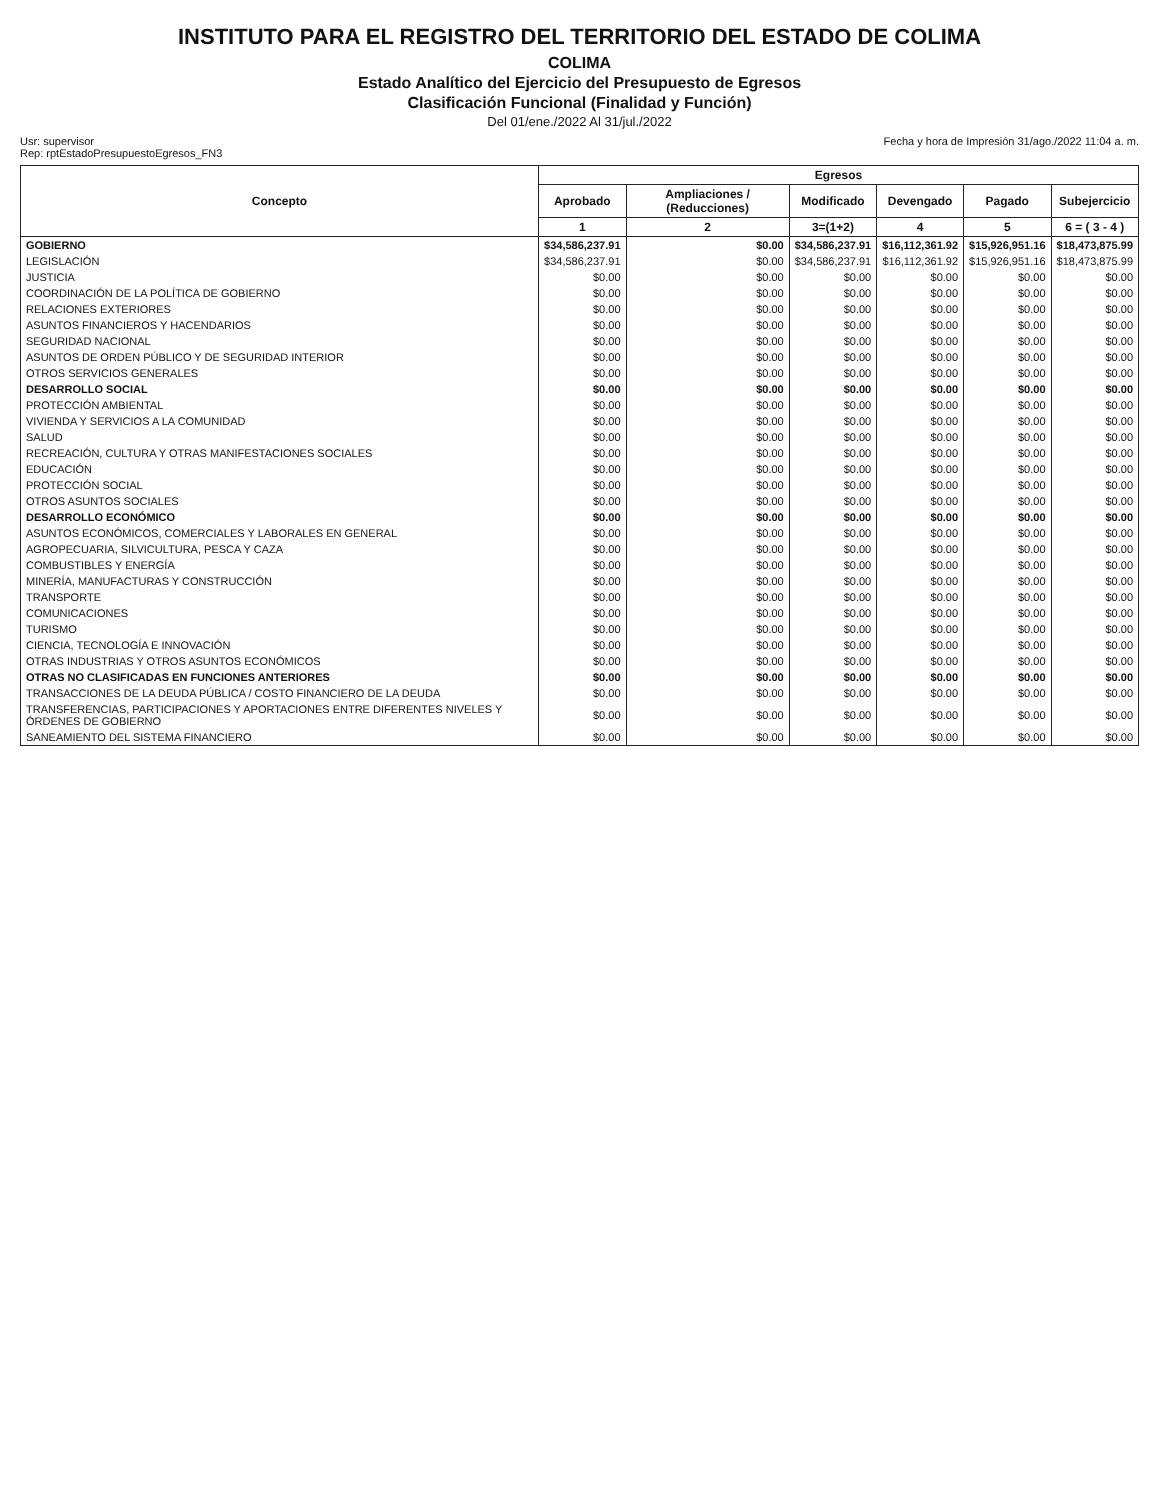INSTITUTO PARA EL REGISTRO DEL TERRITORIO DEL ESTADO DE COLIMA
COLIMA
Estado Analítico del Ejercicio del Presupuesto de Egresos
Clasificación Funcional (Finalidad y Función)
Del 01/ene./2022 Al 31/jul./2022
Usr: supervisor
Rep: rptEstadoPresupuestoEgresos_FN3
Fecha y hora de Impresión 31/ago./2022 11:04 a. m.
| Concepto | Egresos | | | | | |
| --- | --- | --- | --- | --- | --- | --- |
| | Aprobado | Ampliaciones / (Reducciones) | Modificado | Devengado | Pagado | Subejercicio |
| | 1 | 2 | 3=(1+2) | 4 | 5 | 6 = ( 3 - 4 ) |
| GOBIERNO | $34,586,237.91 | $0.00 | $34,586,237.91 | $16,112,361.92 | $15,926,951.16 | $18,473,875.99 |
| LEGISLACIÓN | $34,586,237.91 | $0.00 | $34,586,237.91 | $16,112,361.92 | $15,926,951.16 | $18,473,875.99 |
| JUSTICIA | $0.00 | $0.00 | $0.00 | $0.00 | $0.00 | $0.00 |
| COORDINACIÓN DE LA POLÍTICA DE GOBIERNO | $0.00 | $0.00 | $0.00 | $0.00 | $0.00 | $0.00 |
| RELACIONES EXTERIORES | $0.00 | $0.00 | $0.00 | $0.00 | $0.00 | $0.00 |
| ASUNTOS FINANCIEROS Y HACENDARIOS | $0.00 | $0.00 | $0.00 | $0.00 | $0.00 | $0.00 |
| SEGURIDAD NACIONAL | $0.00 | $0.00 | $0.00 | $0.00 | $0.00 | $0.00 |
| ASUNTOS DE ORDEN PÚBLICO Y DE SEGURIDAD INTERIOR | $0.00 | $0.00 | $0.00 | $0.00 | $0.00 | $0.00 |
| OTROS SERVICIOS GENERALES | $0.00 | $0.00 | $0.00 | $0.00 | $0.00 | $0.00 |
| DESARROLLO SOCIAL | $0.00 | $0.00 | $0.00 | $0.00 | $0.00 | $0.00 |
| PROTECCIÓN AMBIENTAL | $0.00 | $0.00 | $0.00 | $0.00 | $0.00 | $0.00 |
| VIVIENDA Y SERVICIOS A LA COMUNIDAD | $0.00 | $0.00 | $0.00 | $0.00 | $0.00 | $0.00 |
| SALUD | $0.00 | $0.00 | $0.00 | $0.00 | $0.00 | $0.00 |
| RECREACIÓN, CULTURA Y OTRAS MANIFESTACIONES SOCIALES | $0.00 | $0.00 | $0.00 | $0.00 | $0.00 | $0.00 |
| EDUCACIÓN | $0.00 | $0.00 | $0.00 | $0.00 | $0.00 | $0.00 |
| PROTECCIÓN SOCIAL | $0.00 | $0.00 | $0.00 | $0.00 | $0.00 | $0.00 |
| OTROS ASUNTOS SOCIALES | $0.00 | $0.00 | $0.00 | $0.00 | $0.00 | $0.00 |
| DESARROLLO ECONÓMICO | $0.00 | $0.00 | $0.00 | $0.00 | $0.00 | $0.00 |
| ASUNTOS ECONÓMICOS, COMERCIALES Y LABORALES EN GENERAL | $0.00 | $0.00 | $0.00 | $0.00 | $0.00 | $0.00 |
| AGROPECUARIA, SILVICULTURA, PESCA Y CAZA | $0.00 | $0.00 | $0.00 | $0.00 | $0.00 | $0.00 |
| COMBUSTIBLES Y ENERGÍA | $0.00 | $0.00 | $0.00 | $0.00 | $0.00 | $0.00 |
| MINERÍA, MANUFACTURAS Y CONSTRUCCIÓN | $0.00 | $0.00 | $0.00 | $0.00 | $0.00 | $0.00 |
| TRANSPORTE | $0.00 | $0.00 | $0.00 | $0.00 | $0.00 | $0.00 |
| COMUNICACIONES | $0.00 | $0.00 | $0.00 | $0.00 | $0.00 | $0.00 |
| TURISMO | $0.00 | $0.00 | $0.00 | $0.00 | $0.00 | $0.00 |
| CIENCIA, TECNOLOGÍA E INNOVACIÓN | $0.00 | $0.00 | $0.00 | $0.00 | $0.00 | $0.00 |
| OTRAS INDUSTRIAS Y OTROS ASUNTOS ECONÓMICOS | $0.00 | $0.00 | $0.00 | $0.00 | $0.00 | $0.00 |
| OTRAS NO CLASIFICADAS EN FUNCIONES ANTERIORES | $0.00 | $0.00 | $0.00 | $0.00 | $0.00 | $0.00 |
| TRANSACCIONES DE LA DEUDA PÚBLICA / COSTO FINANCIERO DE LA DEUDA | $0.00 | $0.00 | $0.00 | $0.00 | $0.00 | $0.00 |
| TRANSFERENCIAS, PARTICIPACIONES Y APORTACIONES ENTRE DIFERENTES NIVELES Y ÓRDENES DE GOBIERNO | $0.00 | $0.00 | $0.00 | $0.00 | $0.00 | $0.00 |
| SANEAMIENTO DEL SISTEMA FINANCIERO | $0.00 | $0.00 | $0.00 | $0.00 | $0.00 | $0.00 |